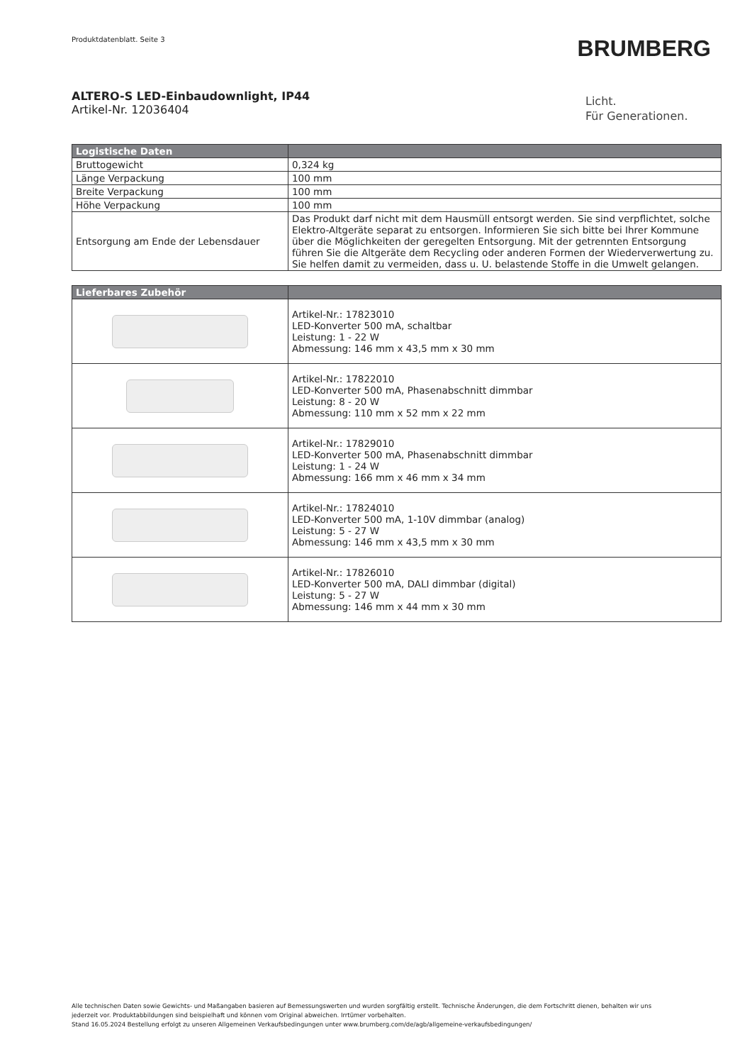Produktdatenblatt. Seite 3 BRUMBERG
ALTERO-S LED-Einbaudownlight, IP44
Artikel-Nr. 12036404
Licht.
Für Generationen.
| Logistische Daten | |
| --- | --- |
| Bruttogewicht | 0,324 kg |
| Länge Verpackung | 100 mm |
| Breite Verpackung | 100 mm |
| Höhe Verpackung | 100 mm |
| Entsorgung am Ende der Lebensdauer | Das Produkt darf nicht mit dem Hausmüll entsorgt werden. Sie sind verpflichtet, solche Elektro-Altgeräte separat zu entsorgen. Informieren Sie sich bitte bei Ihrer Kommune über die Möglichkeiten der geregelten Entsorgung. Mit der getrennten Entsorgung führen Sie die Altgeräte dem Recycling oder anderen Formen der Wiederverwertung zu. Sie helfen damit zu vermeiden, dass u. U. belastende Stoffe in die Umwelt gelangen. |
| Lieferbares Zubehör | |
| --- | --- |
| | Artikel-Nr.: 17823010 LED-Konverter 500 mA, schaltbar Leistung: 1 - 22 W Abmessung: 146 mm x 43,5 mm x 30 mm |
| | Artikel-Nr.: 17822010 LED-Konverter 500 mA, Phasenabschnitt dimmbar Leistung: 8 - 20 W Abmessung: 110 mm x 52 mm x 22 mm |
| | Artikel-Nr.: 17829010 LED-Konverter 500 mA, Phasenabschnitt dimmbar Leistung: 1 - 24 W Abmessung: 166 mm x 46 mm x 34 mm |
| | Artikel-Nr.: 17824010 LED-Konverter 500 mA, 1-10V dimmbar (analog) Leistung: 5 - 27 W Abmessung: 146 mm x 43,5 mm x 30 mm |
| | Artikel-Nr.: 17826010 LED-Konverter 500 mA, DALI dimmbar (digital) Leistung: 5 - 27 W Abmessung: 146 mm x 44 mm x 30 mm |
Alle technischen Daten sowie Gewichts- und Maßangaben basieren auf Bemessungswerten und wurden sorgfältig erstellt. Technische Änderungen, die dem Fortschritt dienen, behalten wir uns jederzeit vor. Produktabbildungen sind beispielhaft und können vom Original abweichen. Irrtümer vorbehalten.
Stand 16.05.2024 Bestellung erfolgt zu unseren Allgemeinen Verkaufsbedingungen unter www.brumberg.com/de/agb/allgemeine-verkaufsbedingungen/